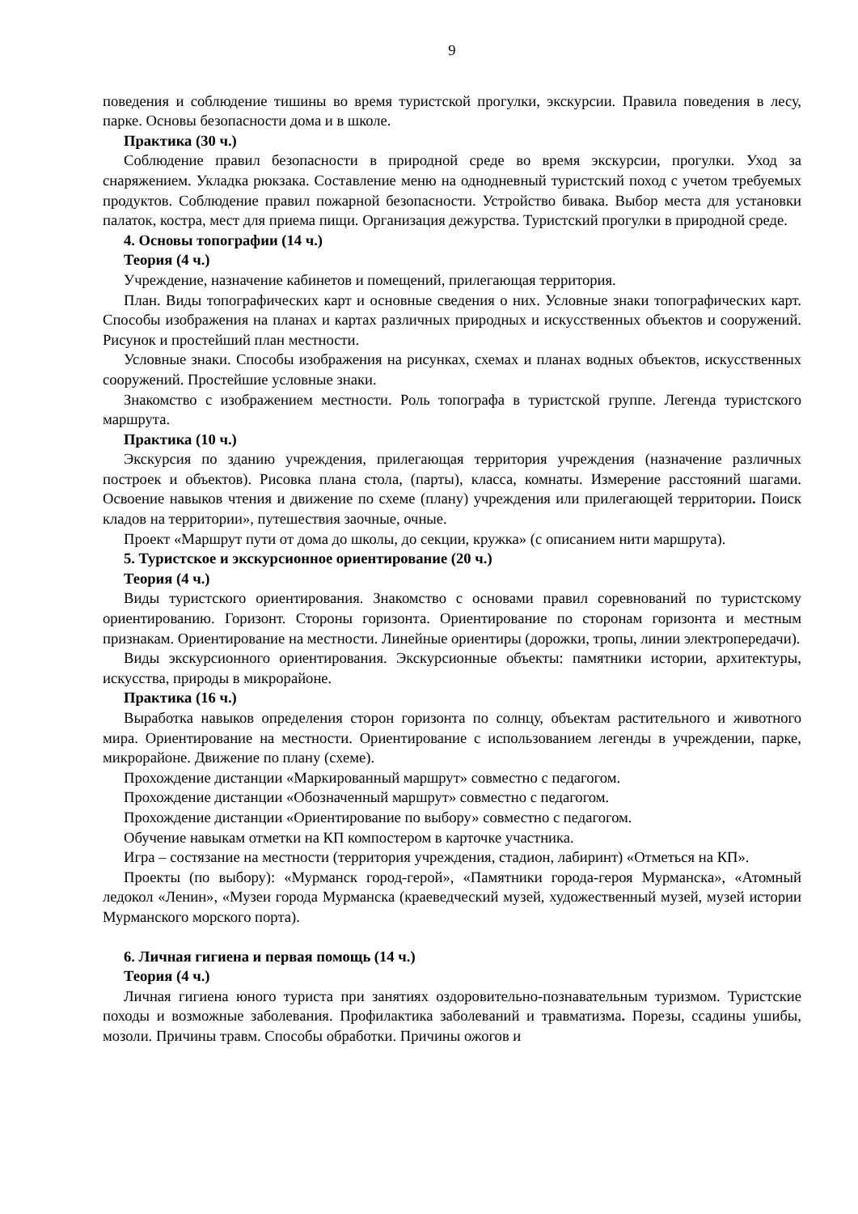9
поведения и соблюдение тишины во время туристской прогулки, экскурсии. Правила поведения в лесу, парке. Основы безопасности дома и в школе.
Практика (30 ч.)
Соблюдение правил безопасности в природной среде во время экскурсии, прогулки. Уход за снаряжением. Укладка рюкзака. Составление меню на однодневный туристский поход с учетом требуемых продуктов. Соблюдение правил пожарной безопасности. Устройство бивака. Выбор места для установки палаток, костра, мест для приема пищи. Организация дежурства. Туристский прогулки в природной среде.
4. Основы топографии (14 ч.)
Теория (4 ч.)
Учреждение, назначение кабинетов и помещений, прилегающая территория.
План. Виды топографических карт и основные сведения о них. Условные знаки топографических карт. Способы изображения на планах и картах различных природных и искусственных объектов и сооружений. Рисунок и простейший план местности.
Условные знаки. Способы изображения на рисунках, схемах и планах водных объектов, искусственных сооружений. Простейшие условные знаки.
Знакомство с изображением местности. Роль топографа в туристской группе. Легенда туристского маршрута.
Практика (10 ч.)
Экскурсия по зданию учреждения, прилегающая территория учреждения (назначение различных построек и объектов). Рисовка плана стола, (парты), класса, комнаты. Измерение расстояний шагами. Освоение навыков чтения и движение по схеме (плану) учреждения или прилегающей территории. Поиск кладов на территории», путешествия заочные, очные.
Проект «Маршрут пути от дома до школы, до секции, кружка» (с описанием нити маршрута).
5. Туристское и экскурсионное ориентирование (20 ч.)
Теория (4 ч.)
Виды туристского ориентирования. Знакомство с основами правил соревнований по туристскому ориентированию. Горизонт. Стороны горизонта. Ориентирование по сторонам горизонта и местным признакам. Ориентирование на местности. Линейные ориентиры (дорожки, тропы, линии электропередачи).
Виды экскурсионного ориентирования. Экскурсионные объекты: памятники истории, архитектуры, искусства, природы в микрорайоне.
Практика (16 ч.)
Выработка навыков определения сторон горизонта по солнцу, объектам растительного и животного мира. Ориентирование на местности. Ориентирование с использованием легенды в учреждении, парке, микрорайоне. Движение по плану (схеме).
Прохождение дистанции «Маркированный маршрут» совместно с педагогом.
Прохождение дистанции «Обозначенный маршрут» совместно с педагогом.
Прохождение дистанции «Ориентирование по выбору» совместно с педагогом.
Обучение навыкам отметки на КП компостером в карточке участника.
Игра – состязание на местности (территория учреждения, стадион, лабиринт) «Отметься на КП».
Проекты (по выбору): «Мурманск город-герой», «Памятники города-героя Мурманска», «Атомный ледокол «Ленин», «Музеи города Мурманска (краеведческий музей, художественный музей, музей истории Мурманского морского порта).
6. Личная гигиена и первая помощь (14 ч.)
Теория (4 ч.)
Личная гигиена юного туриста при занятиях оздоровительно-познавательным туризмом. Туристские походы и возможные заболевания. Профилактика заболеваний и травматизма. Порезы, ссадины ушибы, мозоли. Причины травм. Способы обработки. Причины ожогов и